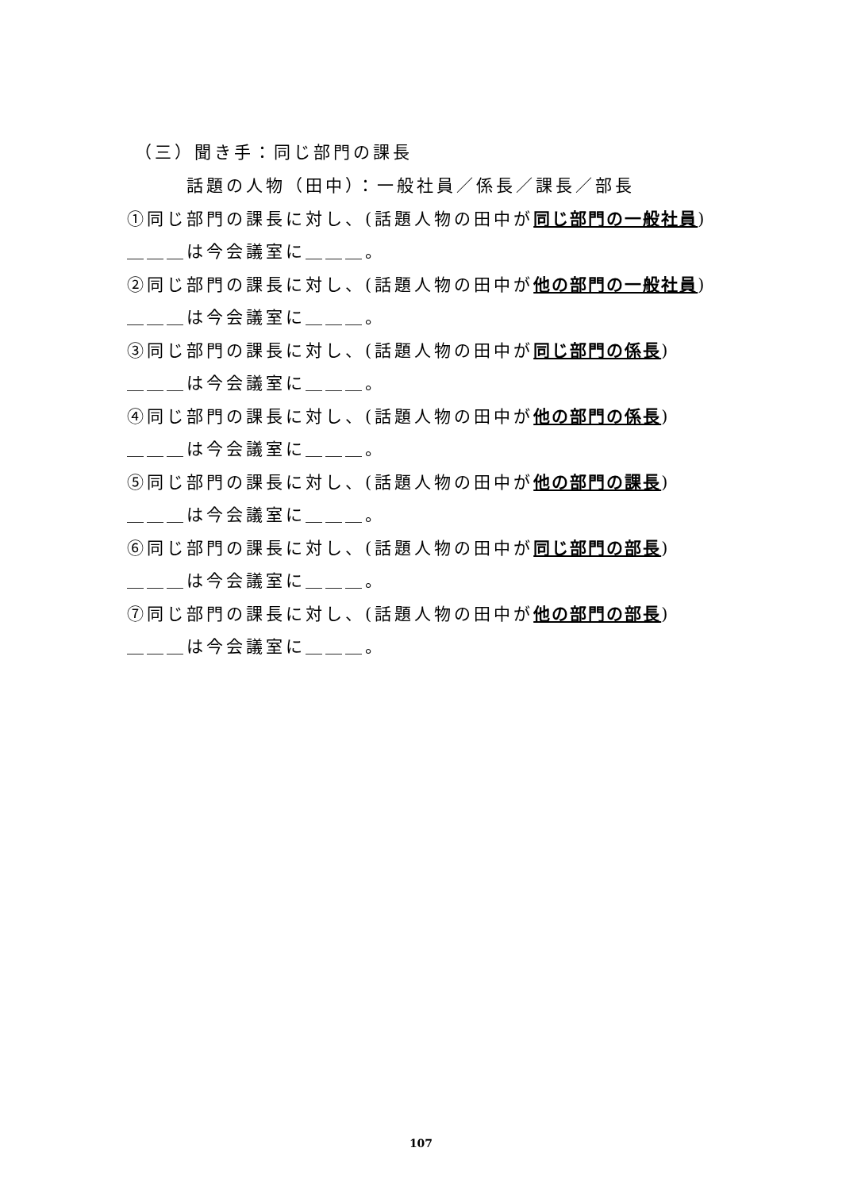（三）聞き手：同じ部門の課長
話題の人物（田中）：一般社員／係長／課長／部長
①同じ部門の課長に対し、(話題人物の田中が同じ部門の一般社員)
＿＿＿は今会議室に＿＿＿。
②同じ部門の課長に対し、(話題人物の田中が他の部門の一般社員)
＿＿＿は今会議室に＿＿＿。
③同じ部門の課長に対し、(話題人物の田中が同じ部門の係長)
＿＿＿は今会議室に＿＿＿。
④同じ部門の課長に対し、(話題人物の田中が他の部門の係長)
＿＿＿は今会議室に＿＿＿。
⑤同じ部門の課長に対し、(話題人物の田中が他の部門の課長)
＿＿＿は今会議室に＿＿＿。
⑥同じ部門の課長に対し、(話題人物の田中が同じ部門の部長)
＿＿＿は今会議室に＿＿＿。
⑦同じ部門の課長に対し、(話題人物の田中が他の部門の部長)
＿＿＿は今会議室に＿＿＿。
107